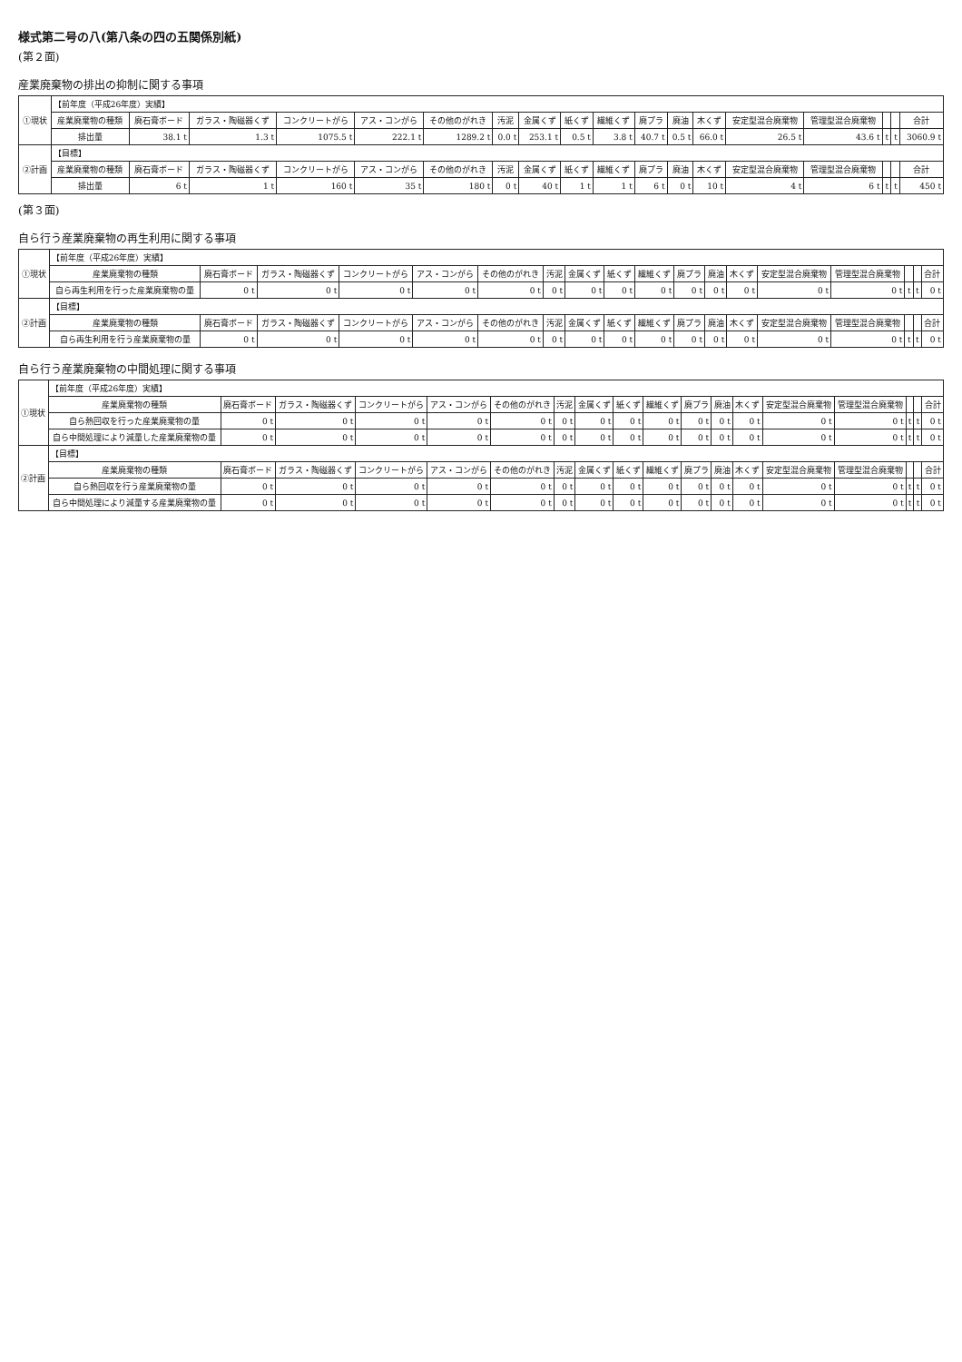様式第二号の八(第八条の四の五関係別紙)
(第２面)
産業廃棄物の排出の抑制に関する事項
| ①現状 | 【前年度（平成26年度）実績】 | | | | | | | | | | | | | | | | | |
| | 産業廃棄物の種類 | 廃石膏ボード | ガラス・陶磁器くず | コンクリートがら | アス・コンがら | その他のがれき | 汚泥 | 金属くず | 紙くず | 繊維くず | 廃プラ | 廃油 | 木くず | 安定型混合廃棄物 | 管理型混合廃棄物 | | | 合計 |
| | 排出量 | 38.1 t | 1.3 t | 1075.5 t | 222.1 t | 1289.2 t | 0.0 t | 253.1 t | 0.5 t | 3.8 t | 40.7 t | 0.5 t | 66.0 t | 26.5 t | 43.6 t | t | t | 3060.9 t |
| ②計画 | 【目標】 | | | | | | | | | | | | | | | | | |
| | 産業廃棄物の種類 | 廃石膏ボード | ガラス・陶磁器くず | コンクリートがら | アス・コンがら | その他のがれき | 汚泥 | 金属くず | 紙くず | 繊維くず | 廃プラ | 廃油 | 木くず | 安定型混合廃棄物 | 管理型混合廃棄物 | | | 合計 |
| | 排出量 | 6 t | 1 t | 160 t | 35 t | 180 t | 0 t | 40 t | 1 t | 1 t | 6 t | 0 t | 10 t | 4 t | 6 t | t | t | 450 t |
(第３面)
自ら行う産業廃棄物の再生利用に関する事項
| ①現状 | 【前年度（平成26年度）実績】 | | | | | | | | | | | | | | | | | |
| | 産業廃棄物の種類 | 廃石膏ボード | ガラス・陶磁器くず | コンクリートがら | アス・コンがら | その他のがれき | 汚泥 | 金属くず | 紙くず | 繊維くず | 廃プラ | 廃油 | 木くず | 安定型混合廃棄物 | 管理型混合廃棄物 | | | 合計 |
| | 自ら再生利用を行った産業廃棄物の量 | 0 t | 0 t | 0 t | 0 t | 0 t | 0 t | 0 t | 0 t | 0 t | 0 t | 0 t | 0 t | 0 t | 0 t | t | t | 0 t |
| ②計画 | 【目標】 | | | | | | | | | | | | | | | | | |
| | 産業廃棄物の種類 | 廃石膏ボード | ガラス・陶磁器くず | コンクリートがら | アス・コンがら | その他のがれき | 汚泥 | 金属くず | 紙くず | 繊維くず | 廃プラ | 廃油 | 木くず | 安定型混合廃棄物 | 管理型混合廃棄物 | | | 合計 |
| | 自ら再生利用を行う産業廃棄物の量 | 0 t | 0 t | 0 t | 0 t | 0 t | 0 t | 0 t | 0 t | 0 t | 0 t | 0 t | 0 t | 0 t | 0 t | t | t | 0 t |
自ら行う産業廃棄物の中間処理に関する事項
| ①現状 | 【前年度（平成26年度）実績】 | | | | | | | | | | | | | | | | | |
| | 産業廃棄物の種類 | 廃石膏ボード | ガラス・陶磁器くず | コンクリートがら | アス・コンがら | その他のがれき | 汚泥 | 金属くず | 紙くず | 繊維くず | 廃プラ | 廃油 | 木くず | 安定型混合廃棄物 | 管理型混合廃棄物 | | | 合計 |
| | 自ら熱回収を行った産業廃棄物の量 | 0 t | 0 t | 0 t | 0 t | 0 t | 0 t | 0 t | 0 t | 0 t | 0 t | 0 t | 0 t | 0 t | 0 t | t | t | 0 t |
| | 自ら中間処理により減量した産業廃棄物の量 | 0 t | 0 t | 0 t | 0 t | 0 t | 0 t | 0 t | 0 t | 0 t | 0 t | 0 t | 0 t | 0 t | 0 t | t | t | 0 t |
| ②計画 | 【目標】 | | | | | | | | | | | | | | | | | |
| | 産業廃棄物の種類 | 廃石膏ボード | ガラス・陶磁器くず | コンクリートがら | アス・コンがら | その他のがれき | 汚泥 | 金属くず | 紙くず | 繊維くず | 廃プラ | 廃油 | 木くず | 安定型混合廃棄物 | 管理型混合廃棄物 | | | 合計 |
| | 自ら熱回収を行う産業廃棄物の量 | 0 t | 0 t | 0 t | 0 t | 0 t | 0 t | 0 t | 0 t | 0 t | 0 t | 0 t | 0 t | 0 t | 0 t | t | t | 0 t |
| | 自ら中間処理により減量する産業廃棄物の量 | 0 t | 0 t | 0 t | 0 t | 0 t | 0 t | 0 t | 0 t | 0 t | 0 t | 0 t | 0 t | 0 t | 0 t | t | t | 0 t |